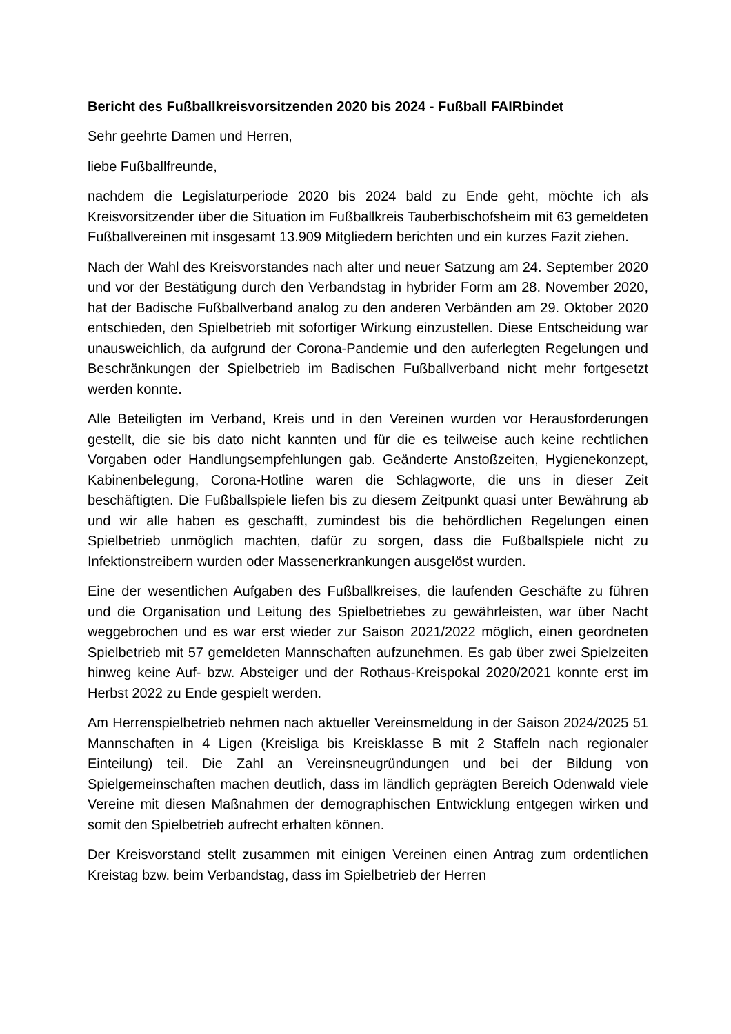Bericht des Fußballkreisvorsitzenden 2020 bis 2024 - Fußball FAIRbindet
Sehr geehrte Damen und Herren,
liebe Fußballfreunde,
nachdem die Legislaturperiode 2020 bis 2024 bald zu Ende geht, möchte ich als Kreisvorsitzender über die Situation im Fußballkreis Tauberbischofsheim mit 63 gemeldeten Fußballvereinen mit insgesamt 13.909 Mitgliedern berichten und ein kurzes Fazit ziehen.
Nach der Wahl des Kreisvorstandes nach alter und neuer Satzung am 24. September 2020 und vor der Bestätigung durch den Verbandstag in hybrider Form am 28. November 2020, hat der Badische Fußballverband analog zu den anderen Verbänden am 29. Oktober 2020 entschieden, den Spielbetrieb mit sofortiger Wirkung einzustellen. Diese Entscheidung war unausweichlich, da aufgrund der Corona-Pandemie und den auferlegten Regelungen und Beschränkungen der Spielbetrieb im Badischen Fußballverband nicht mehr fortgesetzt werden konnte.
Alle Beteiligten im Verband, Kreis und in den Vereinen wurden vor Herausforderungen gestellt, die sie bis dato nicht kannten und für die es teilweise auch keine rechtlichen Vorgaben oder Handlungsempfehlungen gab. Geänderte Anstoßzeiten, Hygienekonzept, Kabinenbelegung, Corona-Hotline waren die Schlagworte, die uns in dieser Zeit beschäftigten. Die Fußballspiele liefen bis zu diesem Zeitpunkt quasi unter Bewährung ab und wir alle haben es geschafft, zumindest bis die behördlichen Regelungen einen Spielbetrieb unmöglich machten, dafür zu sorgen, dass die Fußballspiele nicht zu Infektionstreibern wurden oder Massenerkrankungen ausgelöst wurden.
Eine der wesentlichen Aufgaben des Fußballkreises, die laufenden Geschäfte zu führen und die Organisation und Leitung des Spielbetriebes zu gewährleisten, war über Nacht weggebrochen und es war erst wieder zur Saison 2021/2022 möglich, einen geordneten Spielbetrieb mit 57 gemeldeten Mannschaften aufzunehmen. Es gab über zwei Spielzeiten hinweg keine Auf- bzw. Absteiger und der Rothaus-Kreispokal 2020/2021 konnte erst im Herbst 2022 zu Ende gespielt werden.
Am Herrenspielbetrieb nehmen nach aktueller Vereinsmeldung in der Saison 2024/2025 51 Mannschaften in 4 Ligen (Kreisliga bis Kreisklasse B mit 2 Staffeln nach regionaler Einteilung) teil. Die Zahl an Vereinsneugründungen und bei der Bildung von Spielgemeinschaften machen deutlich, dass im ländlich geprägten Bereich Odenwald viele Vereine mit diesen Maßnahmen der demographischen Entwicklung entgegen wirken und somit den Spielbetrieb aufrecht erhalten können.
Der Kreisvorstand stellt zusammen mit einigen Vereinen einen Antrag zum ordentlichen Kreistag bzw. beim Verbandstag, dass im Spielbetrieb der Herren